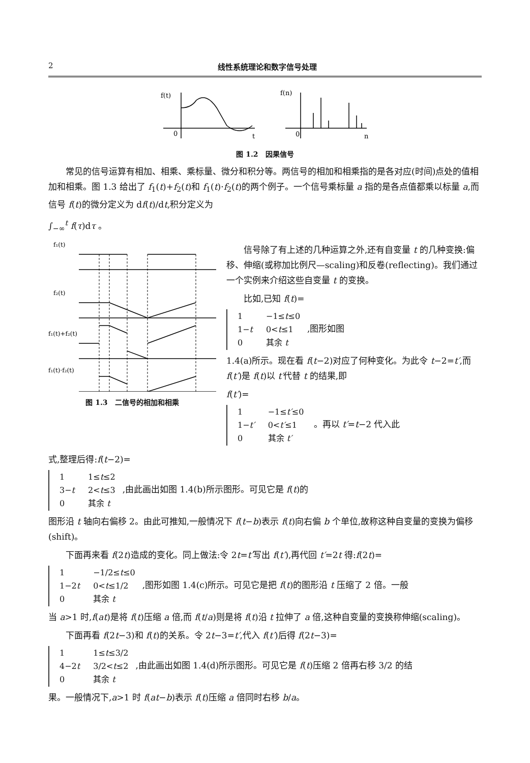2 线性系统理论和数字信号处理
f(t)
0
t
f(n)
0
n
图 1.2　因果信号
常见的信号运算有相加、相乘、乘标量、微分和积分等。两信号的相加和相乘指的是各对应(时间)点处的值相加和相乘。图 1.3 给出了 f<sub>1</sub>(t)+f<sub>2</sub>(t)和 f<sub>1</sub>(t)·f<sub>2</sub>(t)的两个例子。一个信号乘标量 a 指的是各点值都乘以标量 a,而信号 f(t)的微分定义为 df(t)/dt,积分定义为
∫<sub>−∞</sub><sup>t</sup> f(τ)dτ 。
f₁(t)
f₂(t)
f₁(t)+f₂(t)
f₁(t)·f₂(t)
图 1.3　二信号的相加和相乘
信号除了有上述的几种运算之外,还有自变量 t 的几种变换:偏移、伸缩(或称加比例尺—scaling)和反卷(reflecting)。我们通过一个实例来介绍这些自变量 t 的变换。
比如,已知 f(t)=
| 1 | −1≤ t ≤0 |
| 1− t | 0< t ≤1 |
| 0 | 其余 t |
,图形如图
1.4(a)所示。现在看 f(t−2)对应了何种变化。为此令 t−2=t′,而 f(t′)是 f(t)以 t′代替 t 的结果,即
f(t′)=
| 1 | −1≤ t′ ≤0 |
| 1− t′ | 0< t′ ≤1 |
| 0 | 其余 t′ |
。再以 t′=t−2 代入此
式,整理后得:f(t−2)=
| 1 | 1≤ t ≤2 |
| 3− t | 2< t ≤3 |
| 0 | 其余 t |
,由此画出如图 1.4(b)所示图形。可见它是 f(t)的
图形沿 t 轴向右偏移 2。由此可推知,一般情况下 f(t−b)表示 f(t)向右偏 b 个单位,故称这种自变量的变换为偏移(shift)。
下面再来看 f(2t)造成的变化。同上做法:令 2t=t′写出 f(t′),再代回 t′=2t 得:f(2t)=
| 1 | −1/2≤ t ≤0 |
| 1−2 t | 0< t ≤1/2 |
| 0 | 其余 t |
,图形如图 1.4(c)所示。可见它是把 f(t)的图形沿 t 压缩了 2 倍。一般
当 a>1 时,f(at)是将 f(t)压缩 a 倍,而 f(t/a)则是将 f(t)沿 t 拉伸了 a 倍,这种自变量的变换称伸缩(scaling)。
下面再看 f(2t−3)和 f(t)的关系。令 2t−3=t′,代入 f(t′)后得 f(2t−3)=
| 1 | 1≤ t ≤3/2 |
| 4−2 t | 3/2< t ≤2 |
| 0 | 其余 t |
,由此画出如图 1.4(d)所示图形。可见它是 f(t)压缩 2 倍再右移 3/2 的结
果。一般情况下,a>1 时 f(at−b)表示 f(t)压缩 a 倍同时右移 b/a。